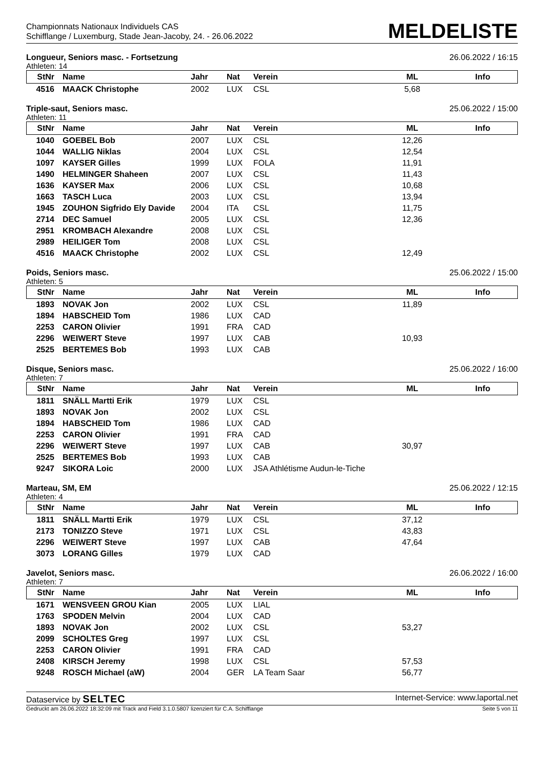Championnats Nationaux Individuels CAS
Schifflange / Luxemburg, Stade Jean-Jacoby, 24. - 26.06.2022
MELDELISTE
Longueur, Seniors masc. - Fortsetzung 26.06.2022 / 16:15
Athleten: 14
| StNr | Name | Jahr | Nat | Verein | ML | Info |
| --- | --- | --- | --- | --- | --- | --- |
| 4516 | MAACK Christophe | 2002 | LUX | CSL | 5,68 | |
Triple-saut, Seniors masc. 25.06.2022 / 15:00
Athleten: 11
| StNr | Name | Jahr | Nat | Verein | ML | Info |
| --- | --- | --- | --- | --- | --- | --- |
| 1040 | GOEBEL Bob | 2007 | LUX | CSL | 12,26 | |
| 1044 | WALLIG Niklas | 2004 | LUX | CSL | 12,54 | |
| 1097 | KAYSER Gilles | 1999 | LUX | FOLA | 11,91 | |
| 1490 | HELMINGER Shaheen | 2007 | LUX | CSL | 11,43 | |
| 1636 | KAYSER Max | 2006 | LUX | CSL | 10,68 | |
| 1663 | TASCH Luca | 2003 | LUX | CSL | 13,94 | |
| 1945 | ZOUHON Sigfrido Ely Davide | 2004 | ITA | CSL | 11,75 | |
| 2714 | DEC Samuel | 2005 | LUX | CSL | 12,36 | |
| 2951 | KROMBACH Alexandre | 2008 | LUX | CSL | | |
| 2989 | HEILIGER Tom | 2008 | LUX | CSL | | |
| 4516 | MAACK Christophe | 2002 | LUX | CSL | 12,49 | |
Poids, Seniors masc. 25.06.2022 / 15:00
Athleten: 5
| StNr | Name | Jahr | Nat | Verein | ML | Info |
| --- | --- | --- | --- | --- | --- | --- |
| 1893 | NOVAK Jon | 2002 | LUX | CSL | 11,89 | |
| 1894 | HABSCHEID Tom | 1986 | LUX | CAD | | |
| 2253 | CARON Olivier | 1991 | FRA | CAD | | |
| 2296 | WEIWERT Steve | 1997 | LUX | CAB | 10,93 | |
| 2525 | BERTEMES Bob | 1993 | LUX | CAB | | |
Disque, Seniors masc. 25.06.2022 / 16:00
Athleten: 7
| StNr | Name | Jahr | Nat | Verein | ML | Info |
| --- | --- | --- | --- | --- | --- | --- |
| 1811 | SNÄLL Martti Erik | 1979 | LUX | CSL | | |
| 1893 | NOVAK Jon | 2002 | LUX | CSL | | |
| 1894 | HABSCHEID Tom | 1986 | LUX | CAD | | |
| 2253 | CARON Olivier | 1991 | FRA | CAD | | |
| 2296 | WEIWERT Steve | 1997 | LUX | CAB | 30,97 | |
| 2525 | BERTEMES Bob | 1993 | LUX | CAB | | |
| 9247 | SIKORA Loic | 2000 | LUX | JSA Athlétisme Audun-le-Tiche | | |
Marteau, SM, EM 25.06.2022 / 12:15
Athleten: 4
| StNr | Name | Jahr | Nat | Verein | ML | Info |
| --- | --- | --- | --- | --- | --- | --- |
| 1811 | SNÄLL Martti Erik | 1979 | LUX | CSL | 37,12 | |
| 2173 | TONIZZO Steve | 1971 | LUX | CSL | 43,83 | |
| 2296 | WEIWERT Steve | 1997 | LUX | CAB | 47,64 | |
| 3073 | LORANG Gilles | 1979 | LUX | CAD | | |
Javelot, Seniors masc. 26.06.2022 / 16:00
Athleten: 7
| StNr | Name | Jahr | Nat | Verein | ML | Info |
| --- | --- | --- | --- | --- | --- | --- |
| 1671 | WENSVEEN GROU Kian | 2005 | LUX | LIAL | | |
| 1763 | SPODEN Melvin | 2004 | LUX | CAD | | |
| 1893 | NOVAK Jon | 2002 | LUX | CSL | 53,27 | |
| 2099 | SCHOLTES Greg | 1997 | LUX | CSL | | |
| 2253 | CARON Olivier | 1991 | FRA | CAD | | |
| 2408 | KIRSCH Jeremy | 1998 | LUX | CSL | 57,53 | |
| 9248 | ROSCH Michael (aW) | 2004 | GER | LA Team Saar | 56,77 | |
Dataservice by SELTEC Internet-Service: www.laportal.net
Gedruckt am 26.06.2022 18:32:09 mit Track and Field 3.1.0.5807 lizenziert für C.A. Schifflange Seite 5 von 11